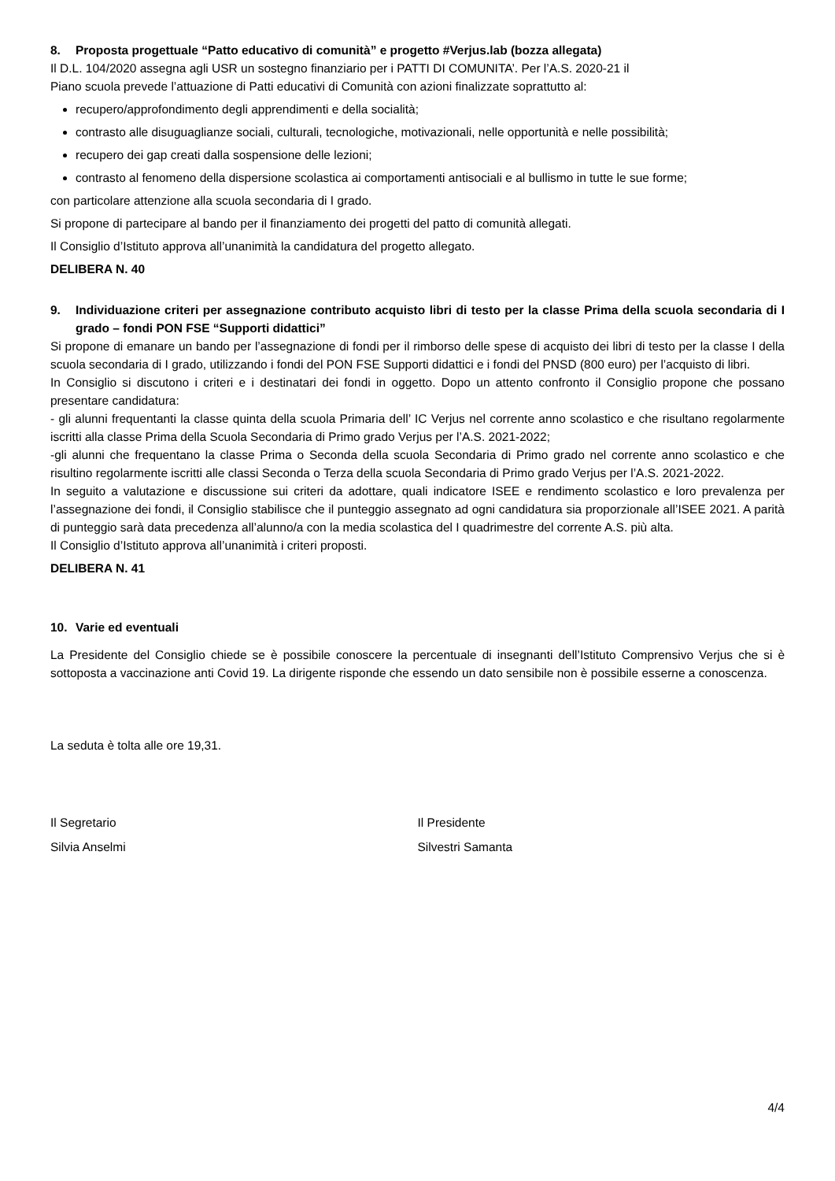8. Proposta progettuale “Patto educativo di comunità” e progetto #Verjus.lab (bozza allegata)
Il D.L. 104/2020 assegna agli USR un sostegno finanziario per i PATTI DI COMUNITA’. Per l’A.S. 2020-21 il
Piano scuola prevede l’attuazione di Patti educativi di Comunità con azioni finalizzate soprattutto al:
recupero/approfondimento degli apprendimenti e della socialità;
contrasto alle disuguaglianze sociali, culturali, tecnologiche, motivazionali, nelle opportunità e nelle possibilità;
recupero dei gap creati dalla sospensione delle lezioni;
contrasto al fenomeno della dispersione scolastica ai comportamenti antisociali e al bullismo in tutte le sue forme;
con particolare attenzione alla scuola secondaria di I grado.
Si propone di partecipare al bando per il finanziamento dei progetti del patto di comunità allegati.
Il Consiglio d’Istituto approva all’unanimità la candidatura del progetto allegato.
DELIBERA N. 40
9. Individuazione criteri per assegnazione contributo acquisto libri di testo per la classe Prima della scuola secondaria di I grado – fondi PON FSE “Supporti didattici”
Si propone di emanare un bando per l’assegnazione di fondi per il rimborso delle spese di acquisto dei libri di testo per la classe I della scuola secondaria di I grado, utilizzando i fondi del PON FSE Supporti didattici e i fondi del PNSD (800 euro) per l’acquisto di libri.
In Consiglio si discutono i criteri e i destinatari dei fondi in oggetto. Dopo un attento confronto il Consiglio propone che possano presentare candidatura:
- gli alunni frequentanti la classe quinta della scuola Primaria dell’ IC Verjus nel corrente anno scolastico e che risultano regolarmente iscritti alla classe Prima della Scuola Secondaria di Primo grado Verjus per l’A.S. 2021-2022;
-gli alunni che frequentano la classe Prima o Seconda della scuola Secondaria di Primo grado nel corrente anno scolastico e che risultino regolarmente iscritti alle classi Seconda o Terza della scuola Secondaria di Primo grado Verjus per l’A.S. 2021-2022.
In seguito a valutazione e discussione sui criteri da adottare, quali indicatore ISEE e rendimento scolastico e loro prevalenza per l’assegnazione dei fondi, il Consiglio stabilisce che il punteggio assegnato ad ogni candidatura sia proporzionale all’ISEE 2021. A parità di punteggio sarà data precedenza all’alunno/a con la media scolastica del I quadrimestre del corrente A.S. più alta.
Il Consiglio d’Istituto approva all’unanimità i criteri proposti.
DELIBERA N. 41
10. Varie ed eventuali
La Presidente del Consiglio chiede se è possibile conoscere la percentuale di insegnanti dell’Istituto Comprensivo Verjus che si è sottoposta a vaccinazione anti Covid 19. La dirigente risponde che essendo un dato sensibile non è possibile esserne a conoscenza.
La seduta è tolta alle ore 19,31.
Il Segretario Il Presidente
Silvia Anselmi Silvestri Samanta
4/4